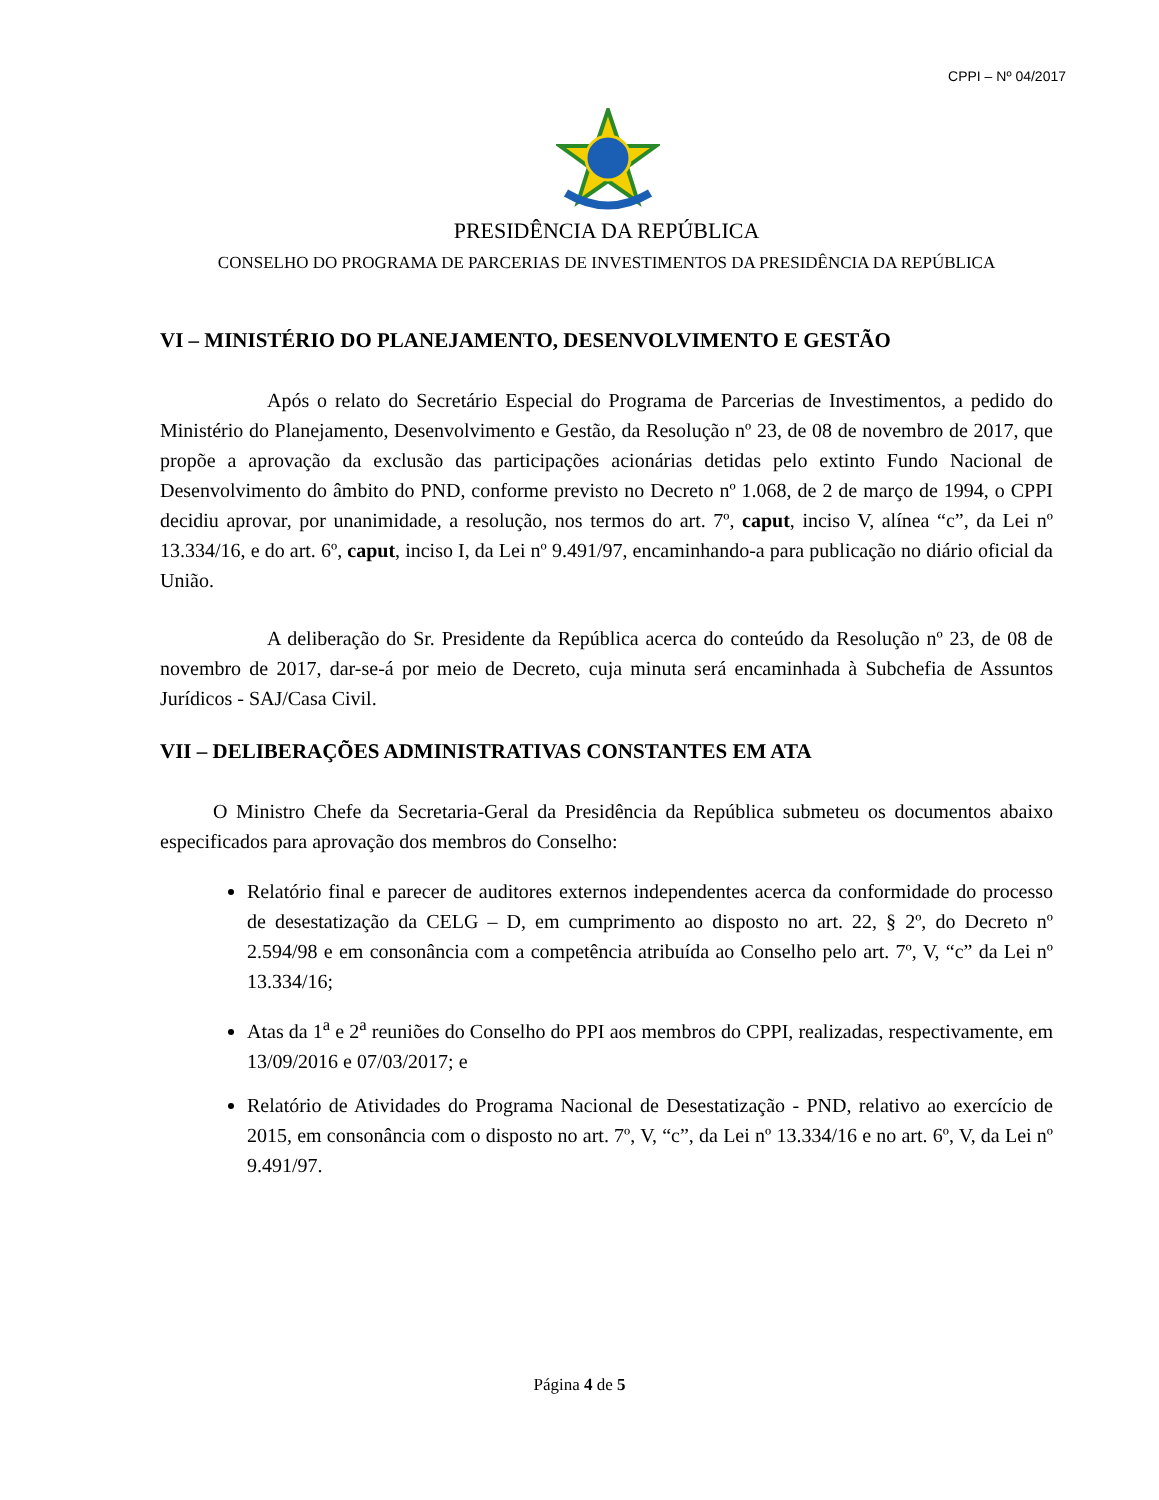CPPI – Nº 04/2017
PRESIDÊNCIA DA REPÚBLICA
CONSELHO DO PROGRAMA DE PARCERIAS DE INVESTIMENTOS DA PRESIDÊNCIA DA REPÚBLICA
VI – MINISTÉRIO DO PLANEJAMENTO, DESENVOLVIMENTO E GESTÃO
Após o relato do Secretário Especial do Programa de Parcerias de Investimentos, a pedido do Ministério do Planejamento, Desenvolvimento e Gestão, da Resolução nº 23, de 08 de novembro de 2017, que propõe a aprovação da exclusão das participações acionárias detidas pelo extinto Fundo Nacional de Desenvolvimento do âmbito do PND, conforme previsto no Decreto nº 1.068, de 2 de março de 1994, o CPPI decidiu aprovar, por unanimidade, a resolução, nos termos do art. 7º, caput, inciso V, alínea “c”, da Lei nº 13.334/16, e do art. 6º, caput, inciso I, da Lei nº 9.491/97, encaminhando-a para publicação no diário oficial da União.
A deliberação do Sr. Presidente da República acerca do conteúdo da Resolução nº 23, de 08 de novembro de 2017, dar-se-á por meio de Decreto, cuja minuta será encaminhada à Subchefia de Assuntos Jurídicos - SAJ/Casa Civil.
VII – DELIBERAÇÕES ADMINISTRATIVAS CONSTANTES EM ATA
O Ministro Chefe da Secretaria-Geral da Presidência da República submeteu os documentos abaixo especificados para aprovação dos membros do Conselho:
Relatório final e parecer de auditores externos independentes acerca da conformidade do processo de desestatização da CELG – D, em cumprimento ao disposto no art. 22, § 2º, do Decreto nº 2.594/98 e em consonância com a competência atribuída ao Conselho pelo art. 7º, V, “c” da Lei nº 13.334/16;
Atas da 1<sup>a</sup> e 2<sup>a</sup> reuniões do Conselho do PPI aos membros do CPPI, realizadas, respectivamente, em 13/09/2016 e 07/03/2017; e
Relatório de Atividades do Programa Nacional de Desestatização - PND, relativo ao exercício de 2015, em consonância com o disposto no art. 7º, V, “c”, da Lei nº 13.334/16 e no art. 6º, V, da Lei nº 9.491/97.
Página 4 de 5